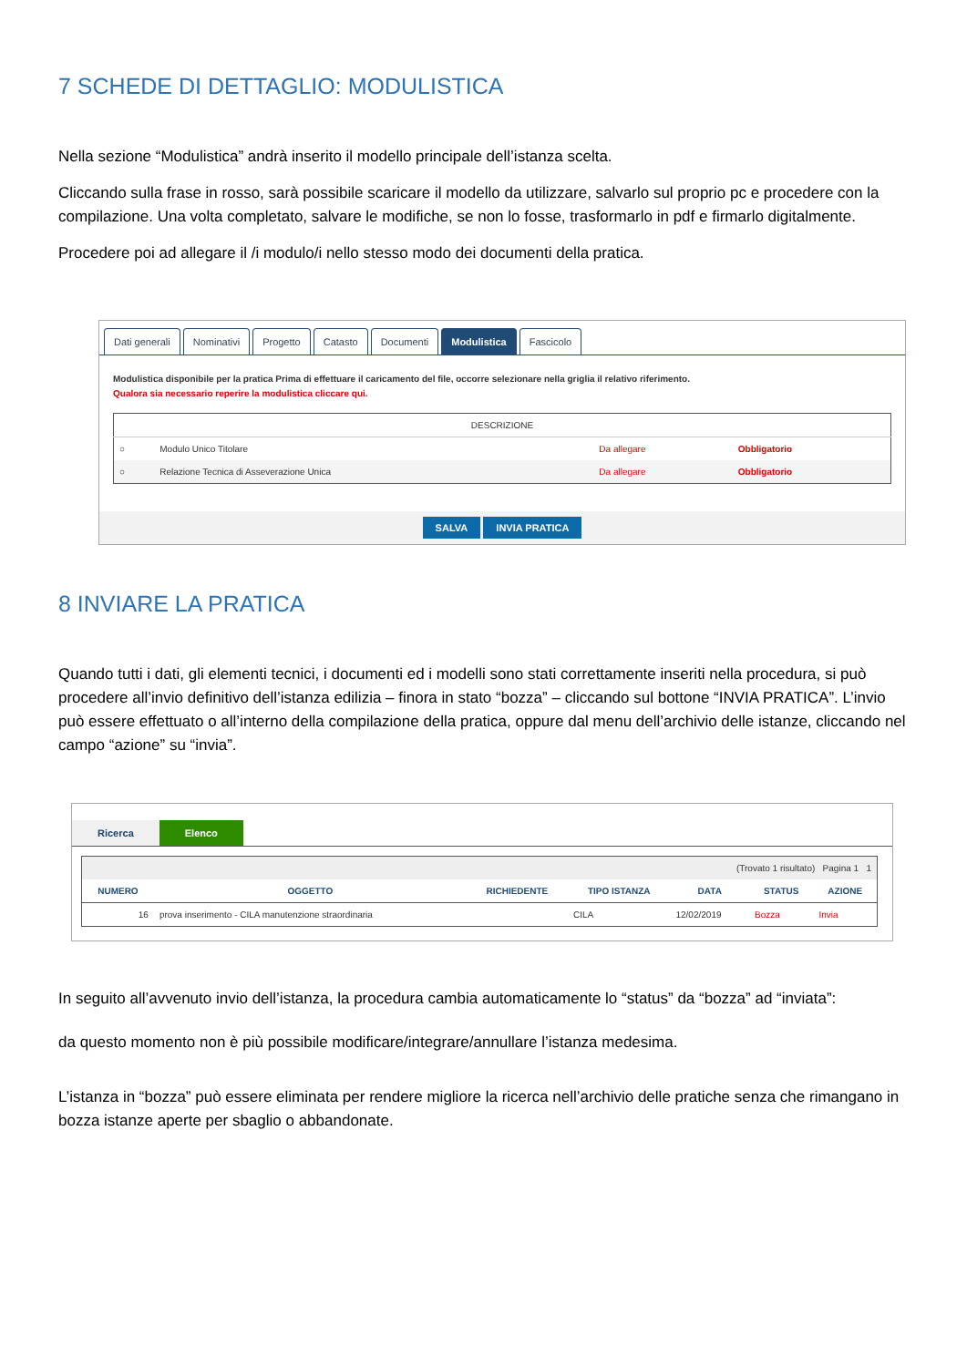7 SCHEDE DI DETTAGLIO: MODULISTICA
Nella sezione “Modulistica” andrà inserito il modello principale dell’istanza scelta.
Cliccando sulla frase in rosso, sarà possibile scaricare il modello da utilizzare, salvarlo sul proprio pc e procedere con la compilazione. Una volta completato, salvare le modifiche, se non lo fosse, trasformarlo in pdf e firmarlo digitalmente.
Procedere poi ad allegare il /i modulo/i nello stesso modo dei documenti della pratica.
Dati generali Nominativi Progetto Catasto Documenti Modulistica Fascicolo
Modulistica disponibile per la pratica Prima di effettuare il caricamento del file, occorre selezionare nella griglia il relativo riferimento.
Qualora sia necessario reperire la modulistica cliccare qui.
| DESCRIZIONE | | | |
| --- | --- | --- | --- |
| ○ | Modulo Unico Titolare | Da allegare | Obbligatorio |
| ○ | Relazione Tecnica di Asseverazione Unica | Da allegare | Obbligatorio |
SALVA INVIA PRATICA
8 INVIARE LA PRATICA
Quando tutti i dati, gli elementi tecnici, i documenti ed i modelli sono stati correttamente inseriti nella procedura, si può procedere all’invio definitivo dell’istanza edilizia – finora in stato “bozza” – cliccando sul bottone “INVIA PRATICA”. L’invio può essere effettuato o all’interno della compilazione della pratica, oppure dal menu dell’archivio delle istanze, cliccando nel campo “azione” su “invia”.
Ricerca Elenco
| (Trovato 1 risultato) Pagina 1 1 | | | | | | |
| NUMERO | OGGETTO | RICHIEDENTE | TIPO ISTANZA | DATA | STATUS | AZIONE |
| 16 | prova inserimento - CILA manutenzione straordinaria | | CILA | 12/02/2019 | Bozza | Invia |
In seguito all’avvenuto invio dell’istanza, la procedura cambia automaticamente lo “status” da “bozza” ad “inviata”:
da questo momento non è più possibile modificare/integrare/annullare l’istanza medesima.
L’istanza in “bozza” può essere eliminata per rendere migliore la ricerca nell’archivio delle pratiche senza che rimangano in bozza istanze aperte per sbaglio o abbandonate.